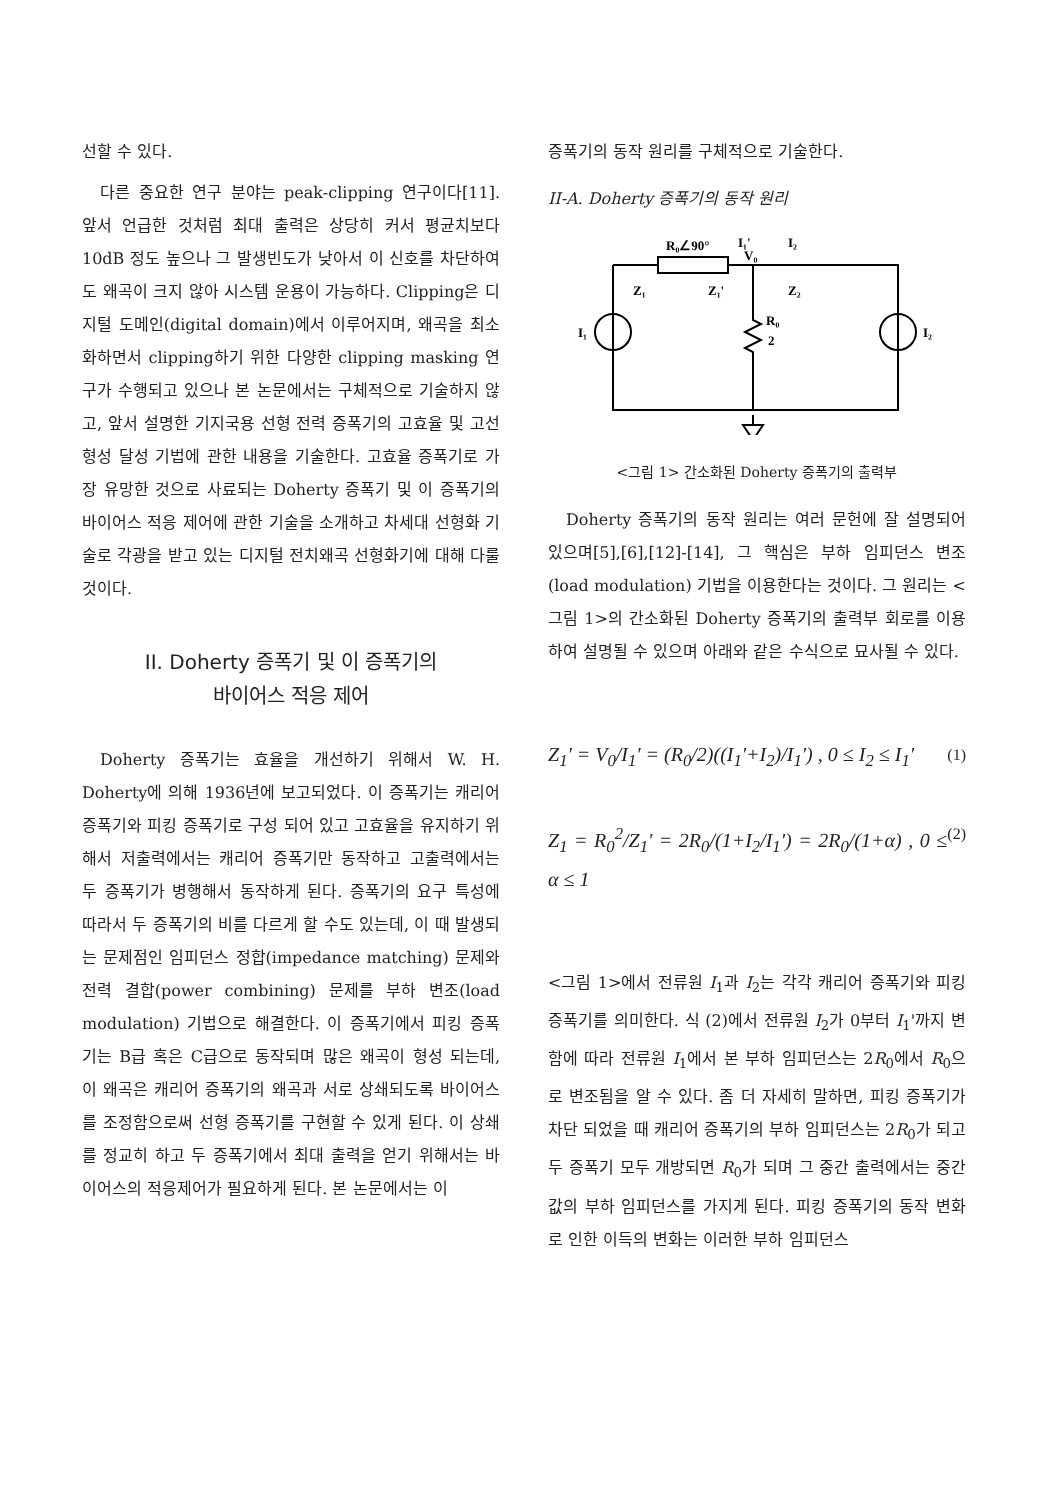선할 수 있다.
다른 중요한 연구 분야는 peak-clipping 연구이다[11]. 앞서 언급한 것처럼 최대 출력은 상당히 커서 평균치보다 10dB 정도 높으나 그 발생빈도가 낮아서 이 신호를 차단하여도 왜곡이 크지 않아 시스템 운용이 가능하다. Clipping은 디지털 도메인(digital domain)에서 이루어지며, 왜곡을 최소화하면서 clipping하기 위한 다양한 clipping masking 연구가 수행되고 있으나 본 논문에서는 구체적으로 기술하지 않고, 앞서 설명한 기지국용 선형 전력 증폭기의 고효율 및 고선형성 달성 기법에 관한 내용을 기술한다. 고효율 증폭기로 가장 유망한 것으로 사료되는 Doherty 증폭기 및 이 증폭기의 바이어스 적응 제어에 관한 기술을 소개하고 차세대 선형화 기술로 각광을 받고 있는 디지털 전치왜곡 선형화기에 대해 다룰 것이다.
II. Doherty 증폭기 및 이 증폭기의
바이어스 적응 제어
Doherty 증폭기는 효율을 개선하기 위해서 W. H. Doherty에 의해 1936년에 보고되었다. 이 증폭기는 캐리어 증폭기와 피킹 증폭기로 구성 되어 있고 고효율을 유지하기 위해서 저출력에서는 캐리어 증폭기만 동작하고 고출력에서는 두 증폭기가 병행해서 동작하게 된다. 증폭기의 요구 특성에 따라서 두 증폭기의 비를 다르게 할 수도 있는데, 이 때 발생되는 문제점인 임피던스 정합(impedance matching) 문제와 전력 결합(power combining) 문제를 부하 변조(load modulation) 기법으로 해결한다. 이 증폭기에서 피킹 증폭기는 B급 혹은 C급으로 동작되며 많은 왜곡이 형성 되는데, 이 왜곡은 캐리어 증폭기의 왜곡과 서로 상쇄되도록 바이어스를 조정함으로써 선형 증폭기를 구현할 수 있게 된다. 이 상쇄를 정교히 하고 두 증폭기에서 최대 출력을 얻기 위해서는 바이어스의 적응제어가 필요하게 된다. 본 논문에서는 이
증폭기의 동작 원리를 구체적으로 기술한다.
II-A. Doherty 증폭기의 동작 원리
R₀∠90°
I₁'
I₂
V₀
Z₁
Z₁'
Z₂
I₁
I₂
R₀
2
<그림 1> 간소화된 Doherty 증폭기의 출력부
Doherty 증폭기의 동작 원리는 여러 문헌에 잘 설명되어 있으며[5],[6],[12]-[14], 그 핵심은 부하 임피던스 변조(load modulation) 기법을 이용한다는 것이다. 그 원리는 <그림 1>의 간소화된 Doherty 증폭기의 출력부 회로를 이용하여 설명될 수 있으며 아래와 같은 수식으로 묘사될 수 있다.
Z<sub>1</sub>' = V<sub>0</sub>/I<sub>1</sub>' = (R<sub>0</sub>/2)((I<sub>1</sub>'+I<sub>2</sub>)/I<sub>1</sub>') , 0 ≤ I<sub>2</sub> ≤ I<sub>1</sub>' (1)
Z<sub>1</sub> = R<sub>0</sub><sup>2</sup>/Z<sub>1</sub>' = 2R<sub>0</sub>/(1+I<sub>2</sub>/I<sub>1</sub>') = 2R<sub>0</sub>/(1+α) , 0 ≤ α ≤ 1 (2)
<그림 1>에서 전류원 I<sub>1</sub>과 I<sub>2</sub>는 각각 캐리어 증폭기와 피킹 증폭기를 의미한다. 식 (2)에서 전류원 I<sub>2</sub>가 0부터 I<sub>1</sub>'까지 변함에 따라 전류원 I<sub>1</sub>에서 본 부하 임피던스는 2R<sub>0</sub>에서 R<sub>0</sub>으로 변조됨을 알 수 있다. 좀 더 자세히 말하면, 피킹 증폭기가 차단 되었을 때 캐리어 증폭기의 부하 임피던스는 2R<sub>0</sub>가 되고 두 증폭기 모두 개방되면 R<sub>0</sub>가 되며 그 중간 출력에서는 중간 값의 부하 임피던스를 가지게 된다. 피킹 증폭기의 동작 변화로 인한 이득의 변화는 이러한 부하 임피던스